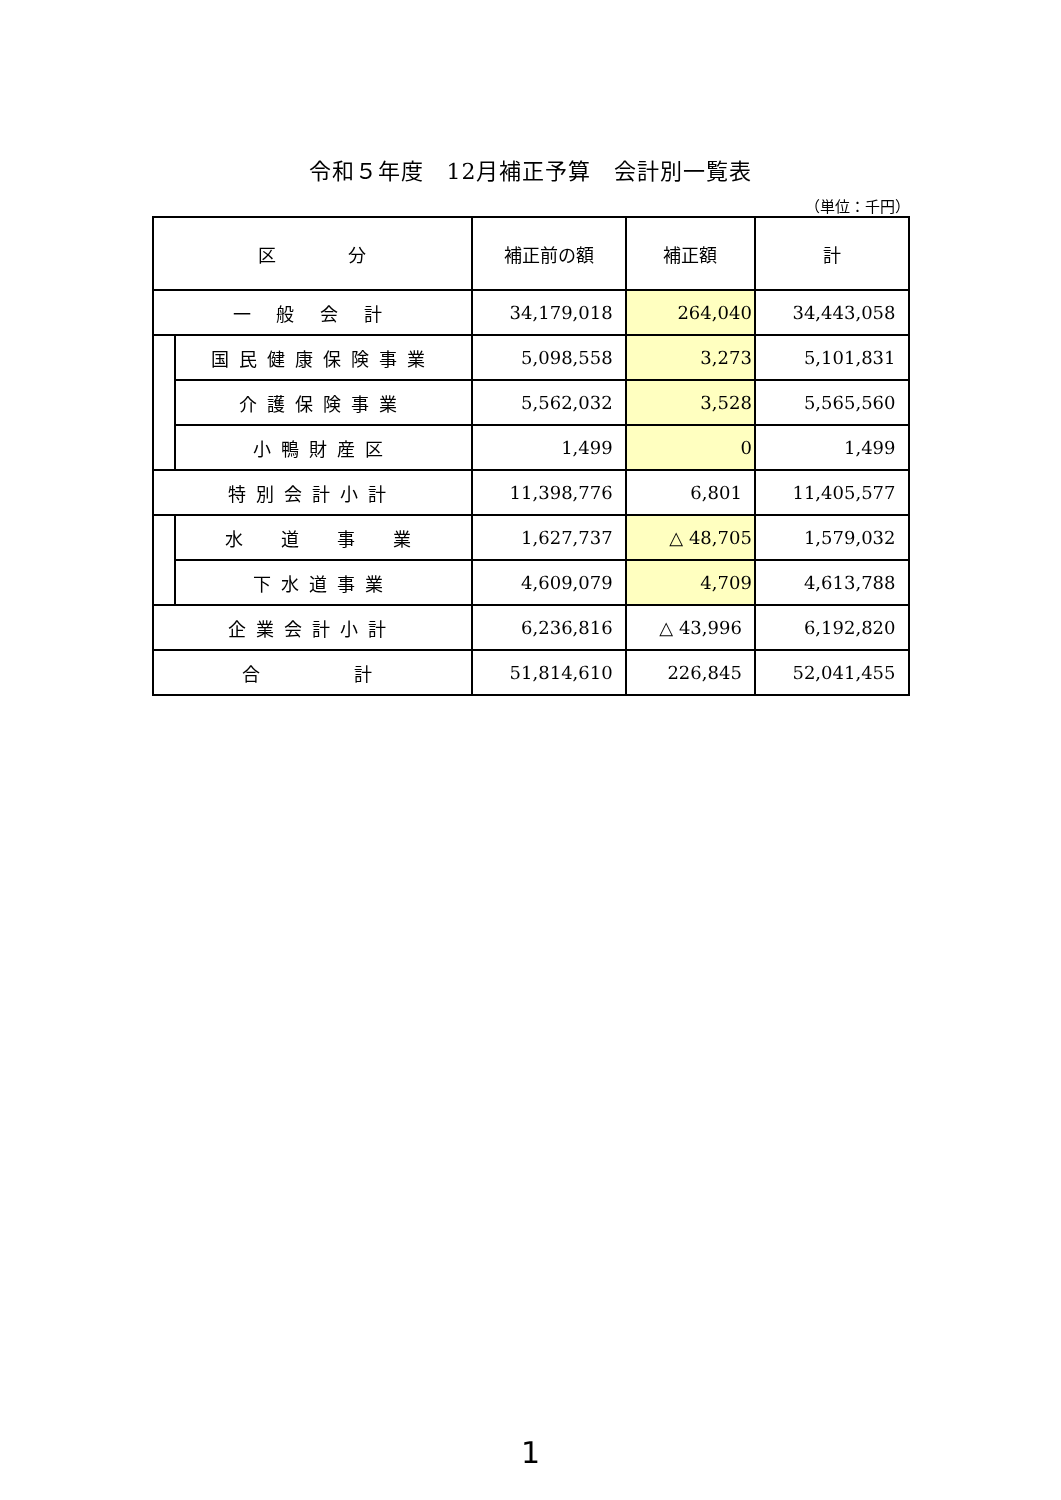令和５年度　12月補正予算　会計別一覧表
（単位：千円）
| 区 分 | | 補正前の額 | 補正額 | 計 |
| --- | --- | --- | --- | --- |
| 一 般 会 計 | | 34,179,018 | 264,040 | 34,443,058 |
| | 国民健康保険事業 | 5,098,558 | 3,273 | 5,101,831 |
| | 介護保険事業 | 5,562,032 | 3,528 | 5,565,560 |
| | 小鴨財産区 | 1,499 | 0 | 1,499 |
| 特別会計小計 | | 11,398,776 | 6,801 | 11,405,577 |
| | 水 道 事 業 | 1,627,737 | △ 48,705 | 1,579,032 |
| | 下水道事業 | 4,609,079 | 4,709 | 4,613,788 |
| 企業会計小計 | | 6,236,816 | △ 43,996 | 6,192,820 |
| 合 計 | | 51,814,610 | 226,845 | 52,041,455 |
1